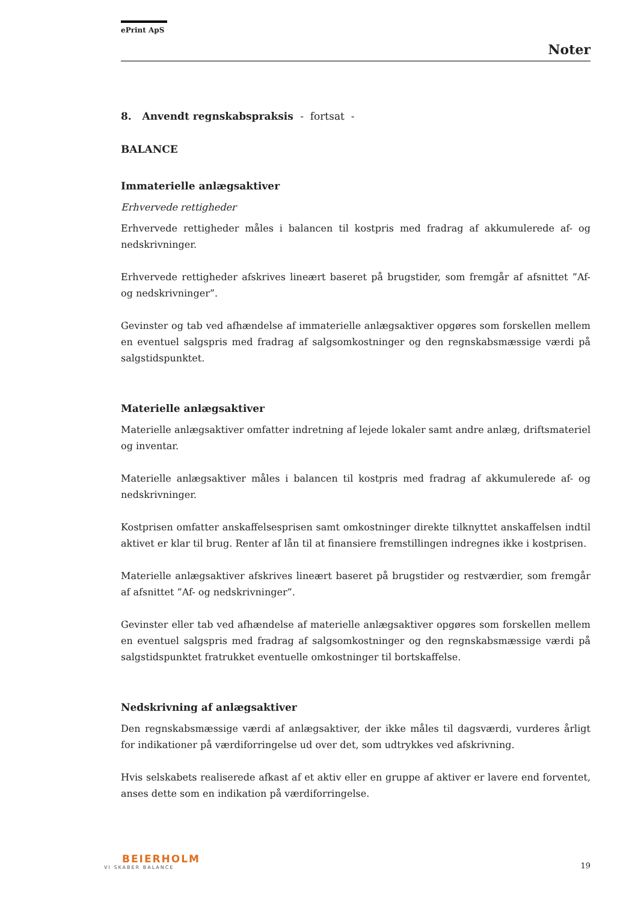ePrint ApS
Noter
8. Anvendt regnskabspraksis - fortsat -
BALANCE
Immaterielle anlægsaktiver
Erhvervede rettigheder
Erhvervede rettigheder måles i balancen til kostpris med fradrag af akkumulerede af- og nedskrivninger.
Erhvervede rettigheder afskrives lineært baseret på brugstider, som fremgår af afsnittet ”Af- og nedskrivninger”.
Gevinster og tab ved afhændelse af immaterielle anlægsaktiver opgøres som forskellen mellem en eventuel salgspris med fradrag af salgsomkostninger og den regnskabsmæssige værdi på salgstidspunktet.
Materielle anlægsaktiver
Materielle anlægsaktiver omfatter indretning af lejede lokaler samt andre anlæg, driftsmateriel og inventar.
Materielle anlægsaktiver måles i balancen til kostpris med fradrag af akkumulerede af- og nedskrivninger.
Kostprisen omfatter anskaffelsesprisen samt omkostninger direkte tilknyttet anskaffelsen indtil aktivet er klar til brug. Renter af lån til at finansiere fremstillingen indregnes ikke i kostprisen.
Materielle anlægsaktiver afskrives lineært baseret på brugstider og restværdier, som fremgår af afsnittet ”Af- og nedskrivninger”.
Gevinster eller tab ved afhændelse af materielle anlægsaktiver opgøres som forskellen mellem en eventuel salgspris med fradrag af salgsomkostninger og den regnskabsmæssige værdi på salgstidspunktet fratrukket eventuelle omkostninger til bortskaffelse.
Nedskrivning af anlægsaktiver
Den regnskabsmæssige værdi af anlægsaktiver, der ikke måles til dagsværdi, vurderes årligt for indikationer på værdiforringelse ud over det, som udtrykkes ved afskrivning.
Hvis selskabets realiserede afkast af et aktiv eller en gruppe af aktiver er lavere end forventet, anses dette som en indikation på værdiforringelse.
BEIERHOLM
VI SKABER BALANCE
19